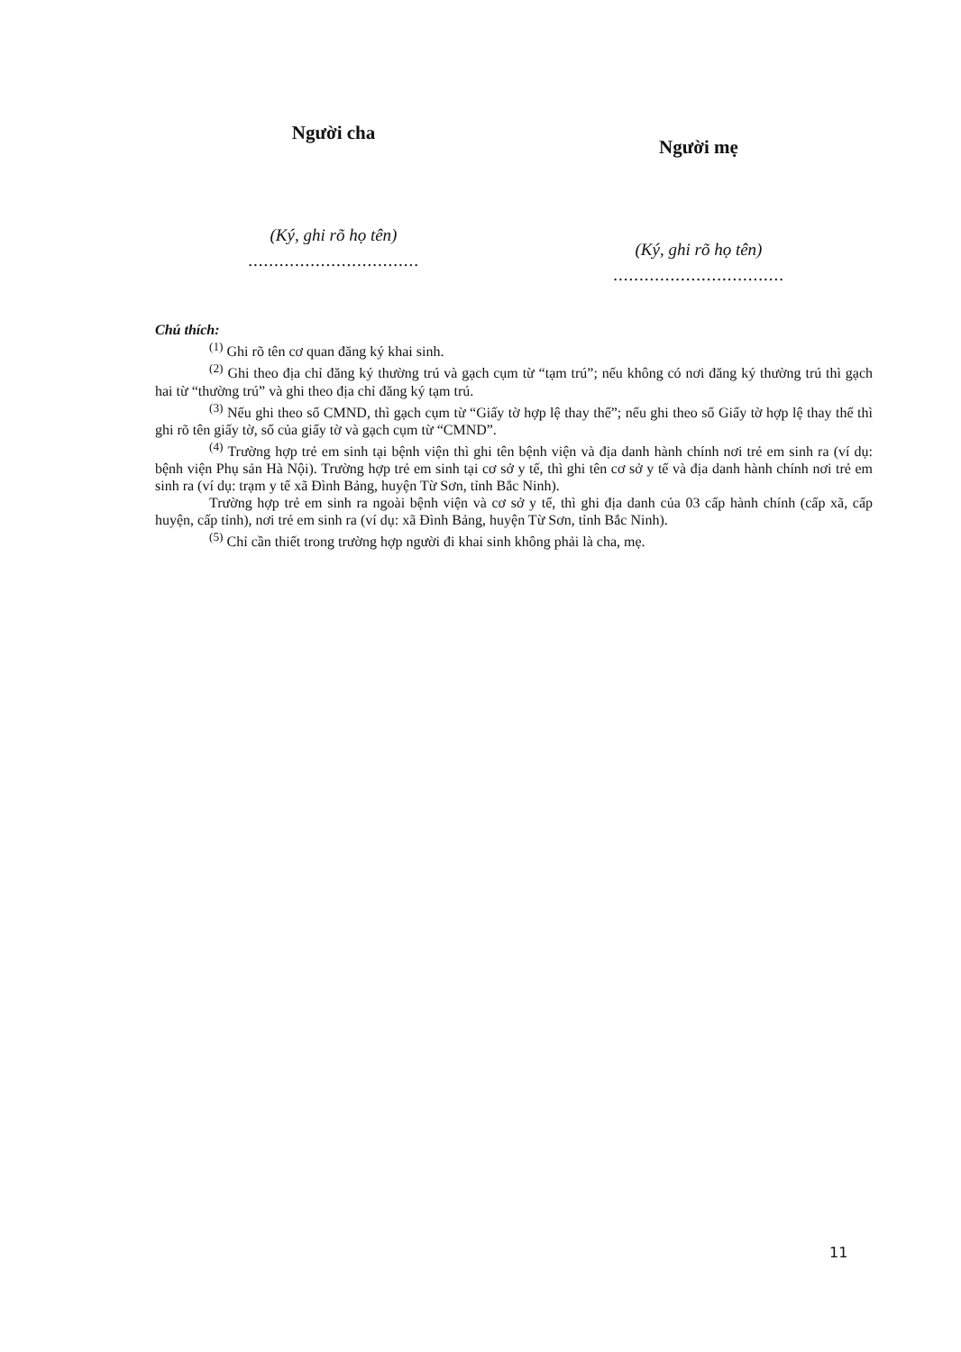Người cha
(Ký, ghi rõ họ tên)
.................................
Người mẹ
(Ký, ghi rõ họ tên)
.................................
Chú thích:
<sup>(1)</sup> Ghi rõ tên cơ quan đăng ký khai sinh.
<sup>(2)</sup> Ghi theo địa chỉ đăng ký thường trú và gạch cụm từ “tạm trú”; nếu không có nơi đăng ký thường trú thì gạch hai từ “thường trú” và ghi theo địa chỉ đăng ký tạm trú.
<sup>(3)</sup> Nếu ghi theo số CMND, thì gạch cụm từ “Giấy tờ hợp lệ thay thế”; nếu ghi theo số Giấy tờ hợp lệ thay thế thì ghi rõ tên giấy tờ, số của giấy tờ và gạch cụm từ “CMND”.
<sup>(4)</sup> Trường hợp trẻ em sinh tại bệnh viện thì ghi tên bệnh viện và địa danh hành chính nơi trẻ em sinh ra (ví dụ: bệnh viện Phụ sản Hà Nội). Trường hợp trẻ em sinh tại cơ sở y tế, thì ghi tên cơ sở y tế và địa danh hành chính nơi trẻ em sinh ra (ví dụ: trạm y tế xã Đình Bảng, huyện Từ Sơn, tỉnh Bắc Ninh).
Trường hợp trẻ em sinh ra ngoài bệnh viện và cơ sở y tế, thì ghi địa danh của 03 cấp hành chính (cấp xã, cấp huyện, cấp tỉnh), nơi trẻ em sinh ra (ví dụ: xã Đình Bảng, huyện Từ Sơn, tỉnh Bắc Ninh).
<sup>(5)</sup> Chỉ cần thiết trong trường hợp người đi khai sinh không phải là cha, mẹ.
11